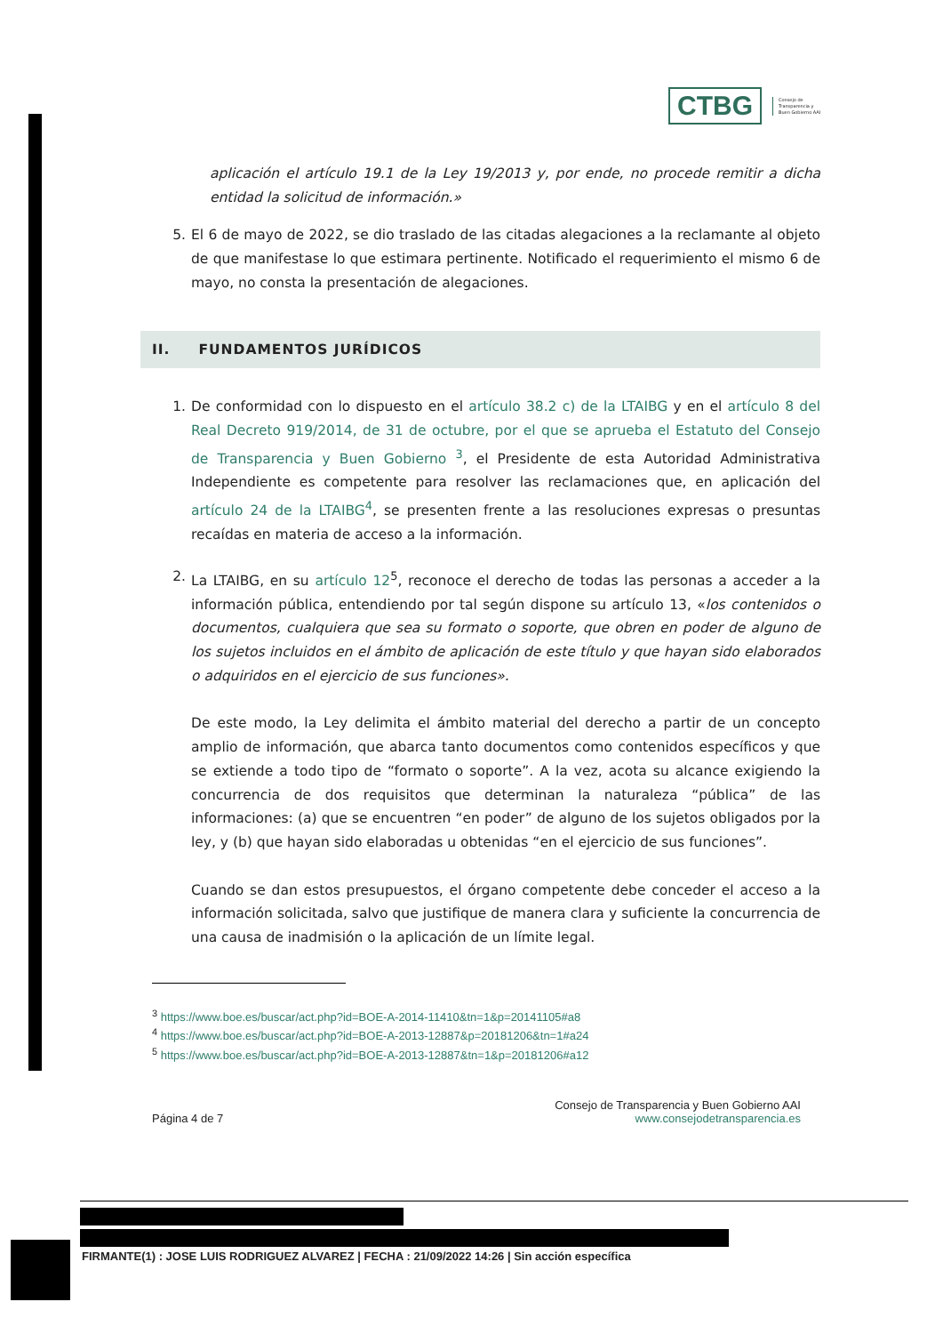CTBG
Consejo de
Transparencia y
Buen Gobierno AAI
aplicación el artículo 19.1 de la Ley 19/2013 y, por ende, no procede remitir a dicha entidad la solicitud de información.»
5. El 6 de mayo de 2022, se dio traslado de las citadas alegaciones a la reclamante al objeto de que manifestase lo que estimara pertinente. Notificado el requerimiento el mismo 6 de mayo, no consta la presentación de alegaciones.
II. FUNDAMENTOS JURÍDICOS
1. De conformidad con lo dispuesto en el artículo 38.2 c) de la LTAIBG y en el artículo 8 del Real Decreto 919/2014, de 31 de octubre, por el que se aprueba el Estatuto del Consejo de Transparencia y Buen Gobierno <sup>3</sup>, el Presidente de esta Autoridad Administrativa Independiente es competente para resolver las reclamaciones que, en aplicación del artículo 24 de la LTAIBG<sup>4</sup>, se presenten frente a las resoluciones expresas o presuntas recaídas en materia de acceso a la información.
2. La LTAIBG, en su artículo 12<sup>5</sup>, reconoce el derecho de todas las personas a acceder a la información pública, entendiendo por tal según dispone su artículo 13, «los contenidos o documentos, cualquiera que sea su formato o soporte, que obren en poder de alguno de los sujetos incluidos en el ámbito de aplicación de este título y que hayan sido elaborados o adquiridos en el ejercicio de sus funciones».
De este modo, la Ley delimita el ámbito material del derecho a partir de un concepto amplio de información, que abarca tanto documentos como contenidos específicos y que se extiende a todo tipo de “formato o soporte”. A la vez, acota su alcance exigiendo la concurrencia de dos requisitos que determinan la naturaleza “pública” de las informaciones: (a) que se encuentren “en poder” de alguno de los sujetos obligados por la ley, y (b) que hayan sido elaboradas u obtenidas “en el ejercicio de sus funciones”.
Cuando se dan estos presupuestos, el órgano competente debe conceder el acceso a la información solicitada, salvo que justifique de manera clara y suficiente la concurrencia de una causa de inadmisión o la aplicación de un límite legal.
<sup>3</sup> https://www.boe.es/buscar/act.php?id=BOE-A-2014-11410&tn=1&p=20141105#a8
<sup>4</sup> https://www.boe.es/buscar/act.php?id=BOE-A-2013-12887&p=20181206&tn=1#a24
<sup>5</sup> https://www.boe.es/buscar/act.php?id=BOE-A-2013-12887&tn=1&p=20181206#a12
Página 4 de 7
Consejo de Transparencia y Buen Gobierno AAI
www.consejodetransparencia.es
FIRMANTE(1) : JOSE LUIS RODRIGUEZ ALVAREZ | FECHA : 21/09/2022 14:26 | Sin acción específica